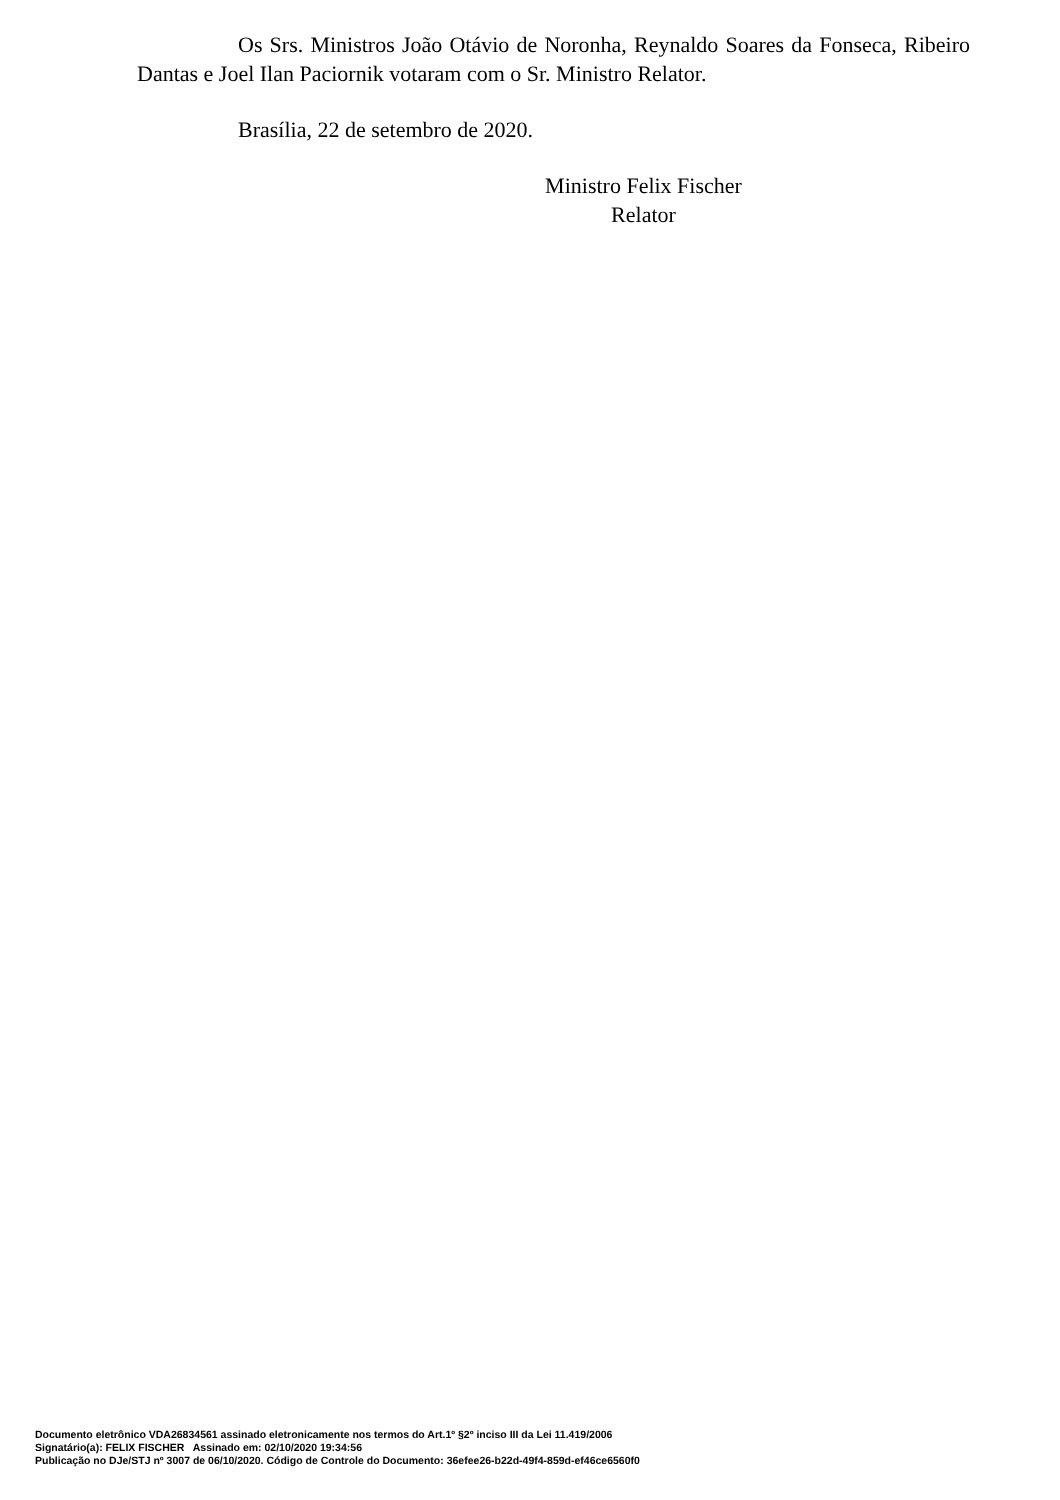Os Srs. Ministros João Otávio de Noronha, Reynaldo Soares da Fonseca, Ribeiro Dantas e Joel Ilan Paciornik votaram com o Sr. Ministro Relator.
Brasília, 22 de setembro de 2020.
Ministro Felix Fischer
Relator
Documento eletrônico VDA26834561 assinado eletronicamente nos termos do Art.1º §2º inciso III da Lei 11.419/2006
Signatário(a): FELIX FISCHER Assinado em: 02/10/2020 19:34:56
Publicação no DJe/STJ nº 3007 de 06/10/2020. Código de Controle do Documento: 36efee26-b22d-49f4-859d-ef46ce6560f0